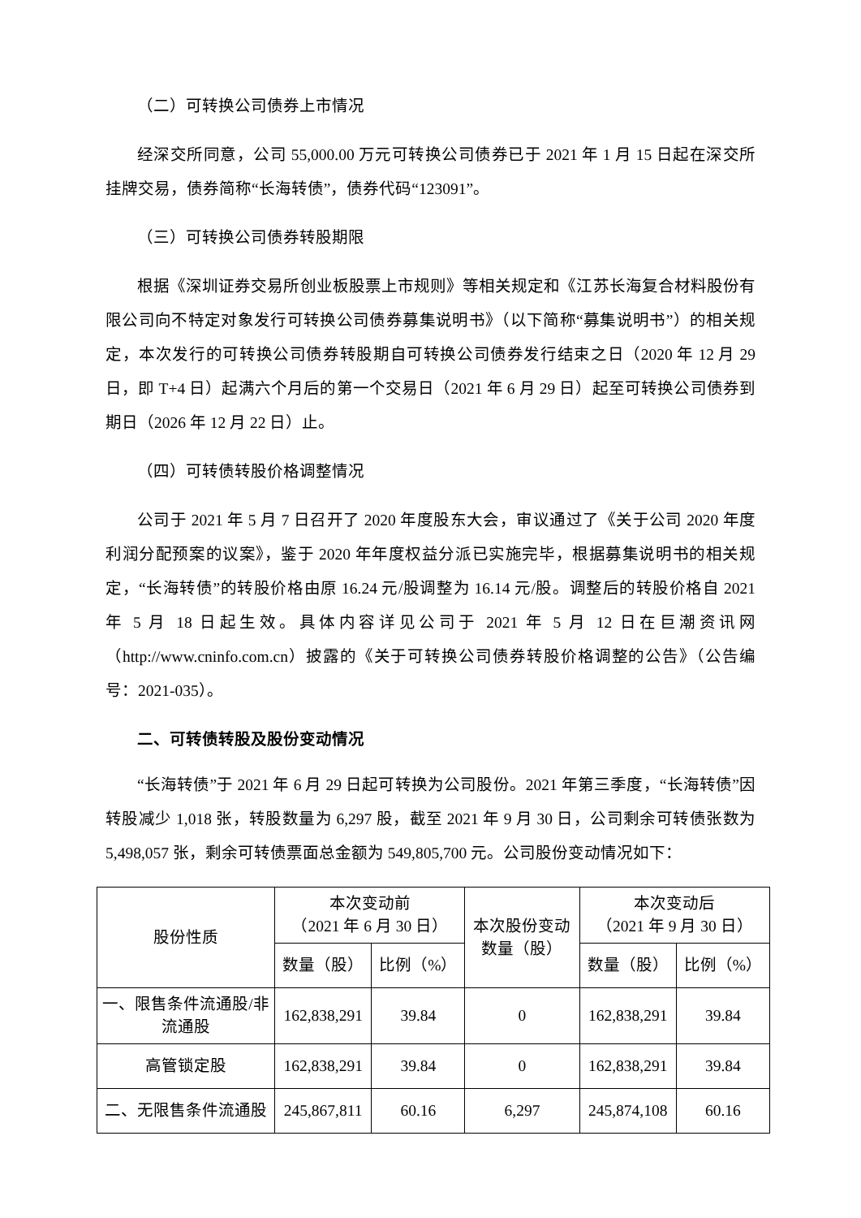（二）可转换公司债券上市情况
经深交所同意，公司 55,000.00 万元可转换公司债券已于 2021 年 1 月 15 日起在深交所挂牌交易，债券简称“长海转债”，债券代码“123091”。
（三）可转换公司债券转股期限
根据《深圳证券交易所创业板股票上市规则》等相关规定和《江苏长海复合材料股份有限公司向不特定对象发行可转换公司债券募集说明书》（以下简称“募集说明书”）的相关规定，本次发行的可转换公司债券转股期自可转换公司债券发行结束之日（2020 年 12 月 29 日，即 T+4 日）起满六个月后的第一个交易日（2021 年 6 月 29 日）起至可转换公司债券到期日（2026 年 12 月 22 日）止。
（四）可转债转股价格调整情况
公司于 2021 年 5 月 7 日召开了 2020 年度股东大会，审议通过了《关于公司 2020 年度利润分配预案的议案》，鉴于 2020 年年度权益分派已实施完毕，根据募集说明书的相关规定，“长海转债”的转股价格由原 16.24 元/股调整为 16.14 元/股。调整后的转股价格自 2021 年 5 月 18 日起生效。具体内容详见公司于 2021 年 5 月 12 日在巨潮资讯网（http://www.cninfo.com.cn）披露的《关于可转换公司债券转股价格调整的公告》（公告编号：2021-035）。
二、可转债转股及股份变动情况
“长海转债”于 2021 年 6 月 29 日起可转换为公司股份。2021 年第三季度，“长海转债”因转股减少 1,018 张，转股数量为 6,297 股，截至 2021 年 9 月 30 日，公司剩余可转债张数为 5,498,057 张，剩余可转债票面总金额为 549,805,700 元。公司股份变动情况如下：
| 股份性质 | 本次变动前 （2021 年 6 月 30 日） | | 本次股份变动 数量（股） | 本次变动后 （2021 年 9 月 30 日） | |
| --- | --- | --- | --- | --- | --- |
| | 数量（股） | 比例（%） | | 数量（股） | 比例（%） |
| 一、限售条件流通股/非流通股 | 162,838,291 | 39.84 | 0 | 162,838,291 | 39.84 |
| 高管锁定股 | 162,838,291 | 39.84 | 0 | 162,838,291 | 39.84 |
| 二、无限售条件流通股 | 245,867,811 | 60.16 | 6,297 | 245,874,108 | 60.16 |